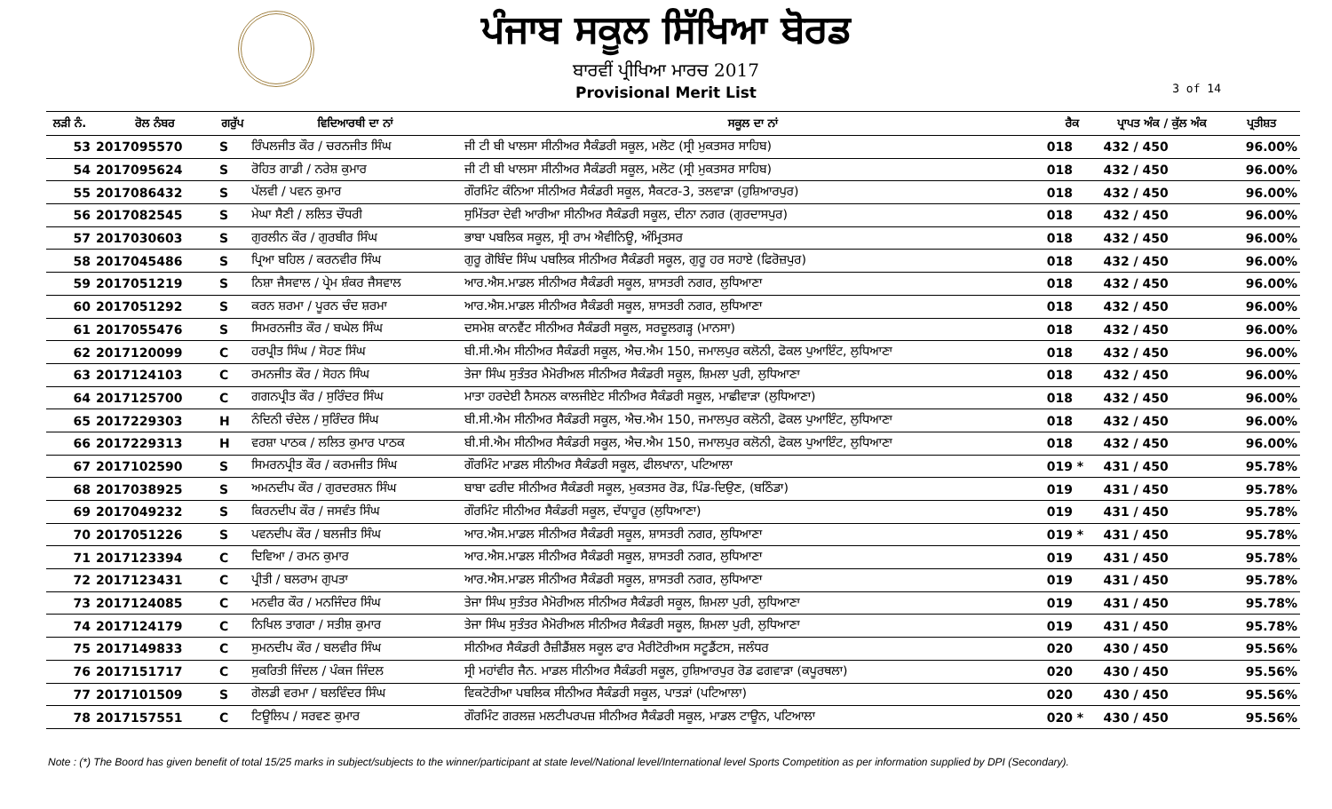ਪੰਜਾਬ ਸਕੂਲ ਸਿੱਖਿਆ ਬੋਰਡ
ਬਾਰਵੀਂ ਪ੍ਰੀਖਿਆ ਮਾਰਚ 2017
Provisional Merit List
3 of 14
| ਲੜੀ ਨੰ. | ਰੋਲ ਨੰਬਰ | ਗਰੁੱਪ | ਵਿਦਿਆਰਥੀ ਦਾ ਨਾਂ | ਸਕੂਲ ਦਾ ਨਾਂ | ਰੈਕ | ਪ੍ਰਾਪਤ ਅੰਕ / ਕੁੱਲ ਅੰਕ | ਪ੍ਰਤੀਸ਼ਤ |
| --- | --- | --- | --- | --- | --- | --- | --- |
| 53 | 2017095570 | S | ਰਿੰਪਲਜੀਤ ਕੌਰ / ਚਰਨਜੀਤ ਸਿੰਘ | ਜੀ ਟੀ ਬੀ ਖਾਲਸਾ ਸੀਨੀਅਰ ਸੈਕੰਡਰੀ ਸਕੂਲ, ਮਲੋਟ (ਸ੍ਰੀ ਮੁਕਤਸਰ ਸਾਹਿਬ) | 018 | 432 / 450 | 96.00% |
| 54 | 2017095624 | S | ਰੋਹਿਤ ਗਾਡੀ / ਨਰੇਸ਼ ਕੁਮਾਰ | ਜੀ ਟੀ ਬੀ ਖਾਲਸਾ ਸੀਨੀਅਰ ਸੈਕੰਡਰੀ ਸਕੂਲ, ਮਲੋਟ (ਸ੍ਰੀ ਮੁਕਤਸਰ ਸਾਹਿਬ) | 018 | 432 / 450 | 96.00% |
| 55 | 2017086432 | S | ਪੱਲਵੀ / ਪਵਨ ਕੁਮਾਰ | ਗੌਰਮਿੰਟ ਕੰਨਿਆ ਸੀਨੀਅਰ ਸੈਕੰਡਰੀ ਸਕੂਲ, ਸੈਕਟਰ-3, ਤਲਵਾੜਾ (ਹੁਸ਼ਿਆਰਪੁਰ) | 018 | 432 / 450 | 96.00% |
| 56 | 2017082545 | S | ਮੇਘਾ ਸੈਣੀ / ਲਲਿਤ ਚੌਧਰੀ | ਸੁਮਿੱਤਰਾ ਦੇਵੀ ਆਰੀਆ ਸੀਨੀਅਰ ਸੈਕੰਡਰੀ ਸਕੂਲ, ਦੀਨਾ ਨਗਰ (ਗੁਰਦਾਸਪੁਰ) | 018 | 432 / 450 | 96.00% |
| 57 | 2017030603 | S | ਗੁਰਲੀਨ ਕੌਰ / ਗੁਰਬੀਰ ਸਿੰਘ | ਭਾਬਾ ਪਬਲਿਕ ਸਕੂਲ, ਸ੍ਰੀ ਰਾਮ ਐਵੀਨਿਊ, ਅੰਮ੍ਰਿਤਸਰ | 018 | 432 / 450 | 96.00% |
| 58 | 2017045486 | S | ਪ੍ਰਿਆ ਬਹਿਲ / ਕਰਨਵੀਰ ਸਿੰਘ | ਗੁਰੂ ਗੋਬਿੰਦ ਸਿੰਘ ਪਬਲਿਕ ਸੀਨੀਅਰ ਸੈਕੰਡਰੀ ਸਕੂਲ, ਗੁਰੂ ਹਰ ਸਹਾਏ (ਫਿਰੋਜ਼ਪੁਰ) | 018 | 432 / 450 | 96.00% |
| 59 | 2017051219 | S | ਨਿਸ਼ਾ ਜੈਸਵਾਲ / ਪ੍ਰੇਮ ਸ਼ੰਕਰ ਜੈਸਵਾਲ | ਆਰ.ਐਸ.ਮਾਡਲ ਸੀਨੀਅਰ ਸੈਕੰਡਰੀ ਸਕੂਲ, ਸ਼ਾਸਤਰੀ ਨਗਰ, ਲੁਧਿਆਣਾ | 018 | 432 / 450 | 96.00% |
| 60 | 2017051292 | S | ਕਰਨ ਸ਼ਰਮਾ / ਪੂਰਨ ਚੰਦ ਸ਼ਰਮਾ | ਆਰ.ਐਸ.ਮਾਡਲ ਸੀਨੀਅਰ ਸੈਕੰਡਰੀ ਸਕੂਲ, ਸ਼ਾਸਤਰੀ ਨਗਰ, ਲੁਧਿਆਣਾ | 018 | 432 / 450 | 96.00% |
| 61 | 2017055476 | S | ਸਿਮਰਨਜੀਤ ਕੌਰ / ਬਘੇਲ ਸਿੰਘ | ਦਸਮੇਸ਼ ਕਾਨਵੈਂਟ ਸੀਨੀਅਰ ਸੈਕੰਡਰੀ ਸਕੂਲ, ਸਰਦੂਲਗੜ੍ਹ (ਮਾਨਸਾ) | 018 | 432 / 450 | 96.00% |
| 62 | 2017120099 | C | ਹਰਪ੍ਰੀਤ ਸਿੰਘ / ਸੋਹਣ ਸਿੰਘ | ਬੀ.ਸੀ.ਐਮ ਸੀਨੀਅਰ ਸੈਕੰਡਰੀ ਸਕੂਲ, ਐਚ.ਐਮ 150, ਜਮਾਲਪੁਰ ਕਲੋਨੀ, ਫੋਕਲ ਪੁਆਇੰਟ, ਲੁਧਿਆਣਾ | 018 | 432 / 450 | 96.00% |
| 63 | 2017124103 | C | ਰਮਨਜੀਤ ਕੌਰ / ਸੋਹਨ ਸਿੰਘ | ਤੇਜਾ ਸਿੰਘ ਸੁਤੰਤਰ ਮੈਮੋਰੀਅਲ ਸੀਨੀਅਰ ਸੈਕੰਡਰੀ ਸਕੂਲ, ਸ਼ਿਮਲਾ ਪੁਰੀ, ਲੁਧਿਆਣਾ | 018 | 432 / 450 | 96.00% |
| 64 | 2017125700 | C | ਗਗਨਪ੍ਰੀਤ ਕੌਰ / ਸੁਰਿੰਦਰ ਸਿੰਘ | ਮਾਤਾ ਹਰਦੇਈ ਨੈਸਨਲ ਕਾਲਜੀਏਟ ਸੀਨੀਅਰ ਸੈਕੰਡਰੀ ਸਕੂਲ, ਮਾਛੀਵਾੜਾ (ਲੁਧਿਆਣਾ) | 018 | 432 / 450 | 96.00% |
| 65 | 2017229303 | H | ਨੰਦਿਨੀ ਚੰਦੇਲ / ਸੁਰਿੰਦਰ ਸਿੰਘ | ਬੀ.ਸੀ.ਐਮ ਸੀਨੀਅਰ ਸੈਕੰਡਰੀ ਸਕੂਲ, ਐਚ.ਐਮ 150, ਜਮਾਲਪੁਰ ਕਲੋਨੀ, ਫੋਕਲ ਪੁਆਇੰਟ, ਲੁਧਿਆਣਾ | 018 | 432 / 450 | 96.00% |
| 66 | 2017229313 | H | ਵਰਸ਼ਾ ਪਾਠਕ / ਲਲਿਤ ਕੁਮਾਰ ਪਾਠਕ | ਬੀ.ਸੀ.ਐਮ ਸੀਨੀਅਰ ਸੈਕੰਡਰੀ ਸਕੂਲ, ਐਚ.ਐਮ 150, ਜਮਾਲਪੁਰ ਕਲੋਨੀ, ਫੋਕਲ ਪੁਆਇੰਟ, ਲੁਧਿਆਣਾ | 018 | 432 / 450 | 96.00% |
| 67 | 2017102590 | S | ਸਿਮਰਨਪ੍ਰੀਤ ਕੌਰ / ਕਰਮਜੀਤ ਸਿੰਘ | ਗੌਰਮਿੰਟ ਮਾਡਲ ਸੀਨੀਅਰ ਸੈਕੰਡਰੀ ਸਕੂਲ, ਫੀਲਖਾਨਾ, ਪਟਿਆਲਾ | 019 * | 431 / 450 | 95.78% |
| 68 | 2017038925 | S | ਅਮਨਦੀਪ ਕੌਰ / ਗੁਰਦਰਸ਼ਨ ਸਿੰਘ | ਬਾਬਾ ਫਰੀਦ ਸੀਨੀਅਰ ਸੈਕੰਡਰੀ ਸਕੂਲ, ਮੁਕਤਸਰ ਰੋਡ, ਪਿੰਡ-ਦਿਉਣ, (ਬਠਿੰਡਾ) | 019 | 431 / 450 | 95.78% |
| 69 | 2017049232 | S | ਕਿਰਨਦੀਪ ਕੌਰ / ਜਸਵੰਤ ਸਿੰਘ | ਗੌਰਮਿੰਟ ਸੀਨੀਅਰ ਸੈਕੰਡਰੀ ਸਕੂਲ, ਦੱਧਾਹੂਰ (ਲੁਧਿਆਣਾ) | 019 | 431 / 450 | 95.78% |
| 70 | 2017051226 | S | ਪਵਨਦੀਪ ਕੌਰ / ਬਲਜੀਤ ਸਿੰਘ | ਆਰ.ਐਸ.ਮਾਡਲ ਸੀਨੀਅਰ ਸੈਕੰਡਰੀ ਸਕੂਲ, ਸ਼ਾਸਤਰੀ ਨਗਰ, ਲੁਧਿਆਣਾ | 019 * | 431 / 450 | 95.78% |
| 71 | 2017123394 | C | ਦਿਵਿਆ / ਰਮਨ ਕੁਮਾਰ | ਆਰ.ਐਸ.ਮਾਡਲ ਸੀਨੀਅਰ ਸੈਕੰਡਰੀ ਸਕੂਲ, ਸ਼ਾਸਤਰੀ ਨਗਰ, ਲੁਧਿਆਣਾ | 019 | 431 / 450 | 95.78% |
| 72 | 2017123431 | C | ਪ੍ਰੀਤੀ / ਬਲਰਾਮ ਗੁਪਤਾ | ਆਰ.ਐਸ.ਮਾਡਲ ਸੀਨੀਅਰ ਸੈਕੰਡਰੀ ਸਕੂਲ, ਸ਼ਾਸਤਰੀ ਨਗਰ, ਲੁਧਿਆਣਾ | 019 | 431 / 450 | 95.78% |
| 73 | 2017124085 | C | ਮਨਵੀਰ ਕੌਰ / ਮਨਜਿੰਦਰ ਸਿੰਘ | ਤੇਜਾ ਸਿੰਘ ਸੁਤੰਤਰ ਮੈਮੋਰੀਅਲ ਸੀਨੀਅਰ ਸੈਕੰਡਰੀ ਸਕੂਲ, ਸ਼ਿਮਲਾ ਪੁਰੀ, ਲੁਧਿਆਣਾ | 019 | 431 / 450 | 95.78% |
| 74 | 2017124179 | C | ਨਿਖਿਲ ਤਾਗਰਾ / ਸਤੀਸ਼ ਕੁਮਾਰ | ਤੇਜਾ ਸਿੰਘ ਸੁਤੰਤਰ ਮੈਮੋਰੀਅਲ ਸੀਨੀਅਰ ਸੈਕੰਡਰੀ ਸਕੂਲ, ਸ਼ਿਮਲਾ ਪੁਰੀ, ਲੁਧਿਆਣਾ | 019 | 431 / 450 | 95.78% |
| 75 | 2017149833 | C | ਸੁਮਨਦੀਪ ਕੌਰ / ਬਲਵੀਰ ਸਿੰਘ | ਸੀਨੀਅਰ ਸੈਕੰਡਰੀ ਰੈਜ਼ੀਡੈਂਸ਼ਲ ਸਕੂਲ ਫਾਰ ਮੈਰੀਟੋਰੀਅਸ ਸਟੂਡੈਂਟਸ, ਜਲੰਧਰ | 020 | 430 / 450 | 95.56% |
| 76 | 2017151717 | C | ਸੁਕਰਿਤੀ ਜਿੰਦਲ / ਪੰਕਜ ਜਿੰਦਲ | ਸ੍ਰੀ ਮਹਾਂਵੀਰ ਜੈਨ. ਮਾਡਲ ਸੀਨੀਅਰ ਸੈਕੰਡਰੀ ਸਕੂਲ, ਹੁਸ਼ਿਆਰਪੁਰ ਰੋਡ ਫਗਵਾੜਾ (ਕਪੂਰਥਲਾ) | 020 | 430 / 450 | 95.56% |
| 77 | 2017101509 | S | ਗੋਲਡੀ ਵਰਮਾ / ਬਲਵਿੰਦਰ ਸਿੰਘ | ਵਿਕਟੋਰੀਆ ਪਬਲਿਕ ਸੀਨੀਅਰ ਸੈਕੰਡਰੀ ਸਕੂਲ, ਪਾਤੜਾਂ (ਪਟਿਆਲਾ) | 020 | 430 / 450 | 95.56% |
| 78 | 2017157551 | C | ਟਿਊਲਿਪ / ਸਰਵਣ ਕੁਮਾਰ | ਗੌਰਮਿੰਟ ਗਰਲਜ਼ ਮਲਟੀਪਰਪਜ਼ ਸੀਨੀਅਰ ਸੈਕੰਡਰੀ ਸਕੂਲ, ਮਾਡਲ ਟਾਊਨ, ਪਟਿਆਲਾ | 020 * | 430 / 450 | 95.56% |
Note : (*) The Boord has given benefit of total 15/25 marks in subject/subjects to the winner/participant at state level/National level/International level Sports Competition as per information supplied by DPI (Secondary).